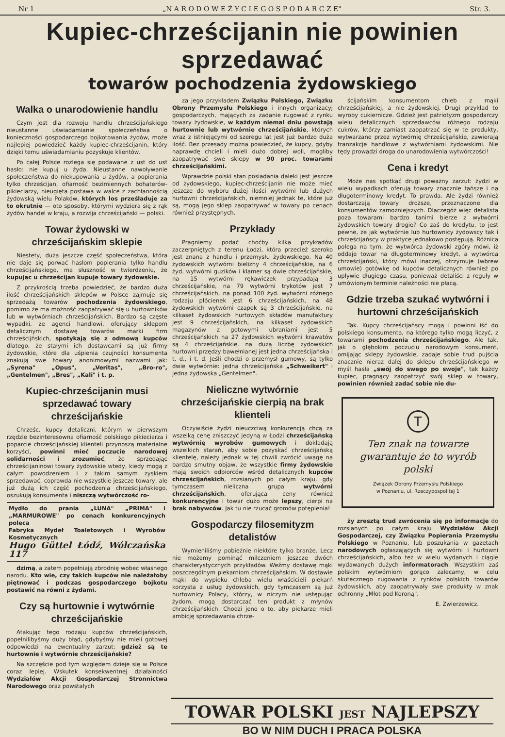Nr 1 „N A R O D O W E Ż Y C I E G O S P O D A R C Z E" Str. 3.
Kupiec-chrześcijanin nie powinien sprzedawać
towarów pochodzenia żydowskiego
Walka o unarodowienie handlu
Czym jest dla rozwoju handlu chrześcijańskiego nieustanne uświadamianie społeczeństwa o konieczności gospodarczego bojkotowania żydów, może najlepiej powiedzieć każdy kupiec-chrześcijanin, który dzięki temu uświadamianiu pozyskuje klientów.
Po całej Polsce rozlega się podawane z ust do ust hasło: nie kupuj u żyda. Nieustanne nawoływanie społeczeństwa do niekupowania u żydów, a popierania tylko chrześcijan, ofiarność bezimiennych bohaterów-pikieciarzy, nieugięta postawa w walce z zachłannością żydowską wielu Polaków, których los prześladuje za to okrutnie — oto sposoby, którymi wydziera się z rąk żydów handel w kraju, a rozwija chrześcijański — polski.
Towar żydowski w chrześcijańskim sklepie
Niestety, duża jeszcze część społeczeństwa, która nie daje się porwać hasłom popierania tylko handlu chrześcijańskiego, ma słuszność w twierdzeniu, że kupując u chrześcijan kupuje towary żydowskie.
Z przykrością trzeba powiedzieć, że bardzo duża ilość chrześcijańskich sklepów w Polsce zajmuje się sprzedażą towarów pochodzenia żydowskiego, pomimo że ma możność zaopatrywać się u hurtowników lub w wytwórniach chrześcijańskich. Bardzo są częste wypadki, że agenci handlowi, oferujący sklepom detalicznym dostawę towarów marki firm chrześcijńskich, spotykają się z odmową kupców dlatego, że stałymi ich dostawcami są już firmy żydowskie, które dla uśpienia czujności konsumenta znakują swe towary anonimowymi nazwami jak: „Syrena" „Opus", „Veritas", „Bro-ro", „Gentelmen", „Bres", „Kali" i t. p.
Kupiec-chrześcijanin musi sprzedawać towary chrześcijańskie
Chrześc. kupcy detaliczni, którym w pierwszym rzędzie bezinteresowna ofiarność polskiego pikieciarza i poparcie chrześcijańskiej klienteli przynoszą materialne korzyści, powinni mieć poczucie narodowej solidarności i zrozumieć, że sprzedając chrześcijaninowi towary żydowskie wtedy, kiedy mogą z całym powodzeniem i z takim samym zyskiem sprzedawać, coprawda nie wszystkie jeszcze towary, ale już dużą ich część pochodzenia chrześcijańskiego, oszukują konsumenta i niszczą wytwórczość ro-
Mydło do prania „LUNA" „PRIMA" i „MARMUROWE" po cenach konkurencyjnych poleca
Fabryka Mydeł Toaletowych i Wyrobów Kosmetycznych
Hugo Güttel Łódź, Wólczańska 117
dzimą, a zatem popełniają zbrodnię wobec własnego narodu. Kto wie, czy takich kupców nie należałoby piętnować i podczas gospodarczego bojkotu postawić na równi z żydami.
Czy są hurtownie i wytwórnie chrześcijańskie
Atakując tego rodzaju kupców chrześcijańskich, popełnilibyśmy duży błąd, gdybyśmy nie mieli gotowej odpowiedzi na ewentualny zarzut: gdzież są te hurtownie i wytwórnie chrześcijańskie?
Na szczęście pod tym względem dzieje się w Polsce coraz lepiej. Wskutek konsekwentnej działalności Wydziałów Akcji Gospodarczej Stronnictwa Narodowego oraz powstałych
za jego przykładem Związku Polskiego, Związku Obrony Przemysłu Polskiego i innych organizacyj gospodarczych, mających za zadanie rugować z rynku towary żydowskie, w każdym niemal dniu powstają hurtownie lub wytwórnie chrześcijańskie, których wraz z istniejącymi od szeregu lat jest już bardzo duża ilość. Bez przesady można powiedzieć, że kupcy, gdyby naprawdę chcieli i mieli dużo dobrej woli, mogliby zaopatrywać swe sklepy w 90 proc. towarami chrześcijańskimi.
Wprawdzie polski stan posiadania daleki jest jeszcze od żydowskiego, kupiec-chrześcijanin nie może mieć jeszcze do wyboru dużej ilości wytwórni lub dużych hurtowni chrześcijańskich, niemniej jednak te, które już są, mogą jego sklep zaopatrywać w towary po cenach również przystępnych.
Przykłady
Pragniemy podać choćby kilka przykładów zaczerpniętych z terenu Łodzi, która przecież szeroko jest znana z handlu i przemysłu żydowskiego. Na 40 żydowskich wytwórni bielizny 4 chrześcijańskie, na 6 żyd. wytwórni guzików i klamer są dwie chrześcijańskie, na 15 wytwórni rękawiczek przypadają 3 chrześcijańskie, na 79 wytwórni trykotów jest 7 chrześcijańskich, na ponad 100 żyd. wytwórni różnego rodzaju płócienek jest 6 chrześcijańskich, na 48 żydowskich wytwórni czapek są 3 chrześcijańskie, na kilkaset żydowskich hurtowych składów manufaktury jest 9 chrześcijańskich, na kilkaset żydowskich magazynów z gotowymi ubraniami jest 5 chrześcijańskich na 27 żydowskich wytwórni krawatów są 4 chrześcijańskie, na dużą liczbę żydowskich hurtowni przędzy bawełnianej jest jedna chrześcijańska i t. d., i t. d. Jeśli chodzi o przemysł gumowy, są tylko dwie wytwórnie: jedna chrześcijańska „Schweikert" i jedna żydowska „Gentelmen".
Nieliczne wytwórnie chrześcijańskie cierpią na brak klienteli
Oczywiście żydzi nieuczciwą konkurencją chcą za wszelką cenę zniszczyć jedyną w Łodzi chrześcijańską wytwórnię wyrobów gumowych i dokładają wszelkich starań, aby sobie pozyskać chrześcijańską klientelę, należy jednak w tej chwili zwrócić uwagę na bardzo smutny objaw, że wszystkie firmy żydowskie mają swoich odbiorców wśród detalicznych kupców chrześcijańskich, rozsianych po całym kraju, gdy tymczasem nieliczna grupa wytwórni chrześcijańskich, oferująca ceny również konkurencyjne i towar dużo może lepszy, cierpi na brak nabywców. Jak tu nie rzucać gromów potępienia!
Gospodarczy filosemityzm detalistów
Wymieniliśmy pobieżnie niektóre tylko branże. Lecz nie możemy pominąć milczeniem jeszcze dwóch charakterystycznych przykładów. Weźmy dostawę mąki poszczególnym piekarniom chrześcijańskim. W dostawie mąki do wypieku chleba wielu właścicieli piekarń korzysta z usług żydowskich, gdy tymczasem są już hurtownicy Polacy, którzy, w niczym nie ustępując żydom, mogą dostarczać ten produkt z młynów chrześcijańskich. Chodzi jeno o to, aby piekarze mieli ambicję sprzedawania chrze-
ścijańskim konsumentom chleb z mąki chrześcijańskiej, a nie żydowskiej. Drugi przykład to wyroby cukiernicze. Gdzież jest patriotyzm gospodarczy wielu detalicznych sprzedawców różnego rodzaju cukrów, którzy zamiast zaopatrzać się w te produkty, wytwarzane przez wytwórnię chrześcijańskie, zawierają tranzakcje handlowe z wytwórniami żydowskimi. Nie tędy prowadzi droga do unarodowienia wytwórczości!
Cena i kredyt
Może nas spotkać drugi poważny zarzut: żydzi w wielu wypadkach oferują towary znacznie tańsze i na długoterminowy kredyt. To prawda. Ale żydzi również dostarczają towary droższe, przeznaczone dla konsumentów zamożniejszych. Dlaczegóż więc detalista poza towarami bardzo tanimi bierze z wytwórni żydowskich towary drogie? Co zaś do kredytu, to jest pewne, że jak wytwórnie lub hurtownicy żydowscy tak i chrześcijańscy w praktyce jednakowo postępują. Różnica polega na tym, że wytwórca żydowski zgóry mówi, iż oddaje towar na długoterminowy kredyt, a wytwórca chrześcijański, który mówi inaczej, otrzymuje (wbrew umowie) gotówkę od kupców detalicznych również po upływie długiego czasu, ponieważ detaliści z reguły w umówionym terminie należności nie płacą.
Gdzie trzeba szukać wytwórni i hurtowni chrześcijańskich
Tak. Kupcy chrześcijańscy mogą i powinni iść do polskiego konsumenta, na którego tylko mogą liczyć, z towarami pochodzenia chrześcijańskiego. Ale tak, jak o głębokim poczuciu narodowym konsument, omijając sklepy żydowskie, zadaje sobie trud pujścia znacznie nieraz dalej do sklepu chrześcijańskiego w myśl hasła „swój do swego po swoje", tak każdy kupiec, pragnący zaopatrzyć swój sklep w towary, powinien również zadać sobie nie du-
T
Ten znak na towarze gwarantuje że to wyrób polski
Związek Obrony Przemysłu Polskiego
w Poznaniu, ul. Rzeczypospolitej 1
ży zresztą trud zwrócenia się po informacje do rozsianych po całym kraju Wydziałów Akcji Gospodarczej, czy Związku Popierania Przemysłu Polskiego w Poznaniu, lub poszukania w gazetach narodowych ogłaszających się wytwórni i hurtowni chrześcijańskich, albo też w wielu wydanych i ciągle wydawanych dużych informatorach. Wszystkim zaś polskim wytwórniom gorąco zalecamy, w celu skutecznego rugowania z rynków polskich towarów żydowskich, aby zaopatrywały swe produkty w znak ochronny „Młot pod Koroną".
E. Zwierzewicz.
TOWAR POLSKI JEST NAJLEPSZY
BO W NIM DUCH I PRACA POLSKA